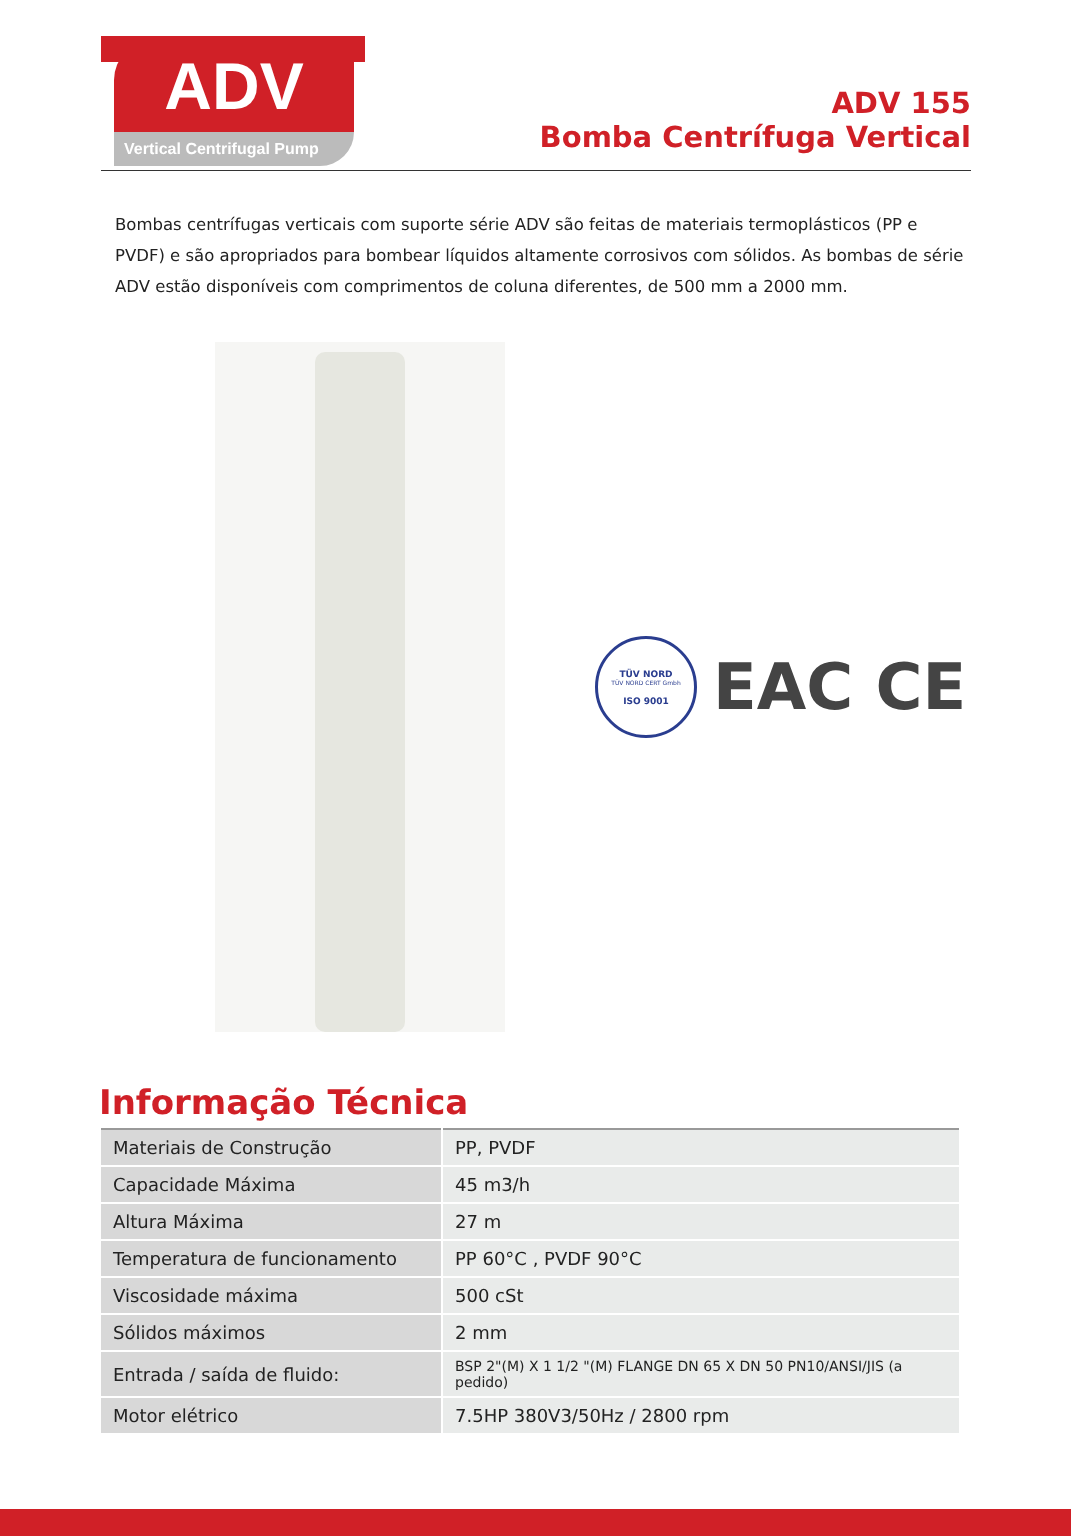ADV
Vertical Centrifugal Pump
ADV 155
Bomba Centrífuga Vertical
Bombas centrífugas verticais com suporte série ADV são feitas de materiais termoplásticos (PP e PVDF) e são apropriados para bombear líquidos altamente corrosivos com sólidos. As bombas de série ADV estão disponíveis com comprimentos de coluna diferentes, de 500 mm a 2000 mm.
TÜV NORD
TÜV NORD CERT Gmbh
ISO 9001
EAC CE
Informação Técnica
| Materiais de Construção | PP, PVDF |
| Capacidade Máxima | 45 m3/h |
| Altura Máxima | 27 m |
| Temperatura de funcionamento | PP 60°C , PVDF 90°C |
| Viscosidade máxima | 500 cSt |
| Sólidos máximos | 2 mm |
| Entrada / saída de fluido: | BSP 2"(M) X 1 1/2 "(M) FLANGE DN 65 X DN 50 PN10/ANSI/JIS (a pedido) |
| Motor elétrico | 7.5HP 380V3/50Hz / 2800 rpm |